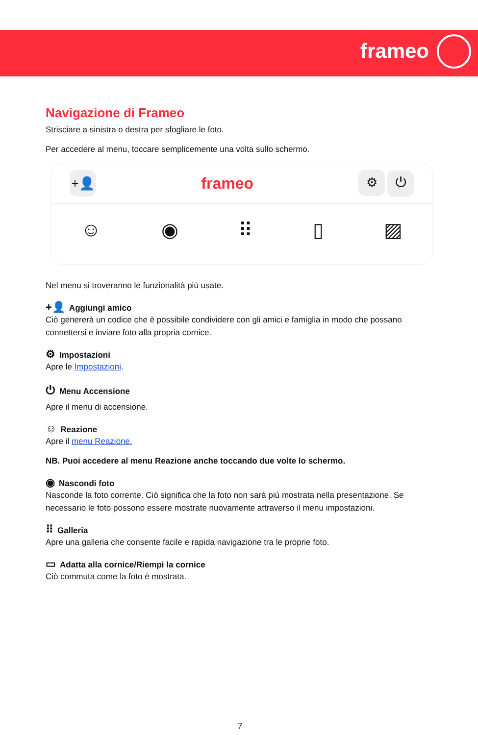frameo
Navigazione di Frameo
Strisciare a sinistra o destra per sfogliare le foto.
Per accedere al menu, toccare semplicemente una volta sullo schermo.
+👤 frameo ⚙ ⏻
☺ ◉ ⠿ ▯ ▨
Nel menu si troveranno le funzionalità più usate.
+👤 Aggiungi amico
Ciò genererà un codice che è possibile condividere con gli amici e famiglia in modo che possano connettersi e inviare foto alla propria cornice.
⚙ Impostazioni
Apre le Impostazioni.
⏻ Menu Accensione
Apre il menu di accensione.
☺ Reazione
Apre il menu Reazione.
NB. Puoi accedere al menu Reazione anche toccando due volte lo schermo.
◉ Nascondi foto
Nasconde la foto corrente. Ciò significa che la foto non sarà più mostrata nella presentazione. Se necessario le foto possono essere mostrate nuovamente attraverso il menu impostazioni.
⠿ Galleria
Apre una galleria che consente facile e rapida navigazione tra le proprie foto.
▭ Adatta alla cornice/Riempi la cornice
Ciò commuta come la foto è mostrata.
7